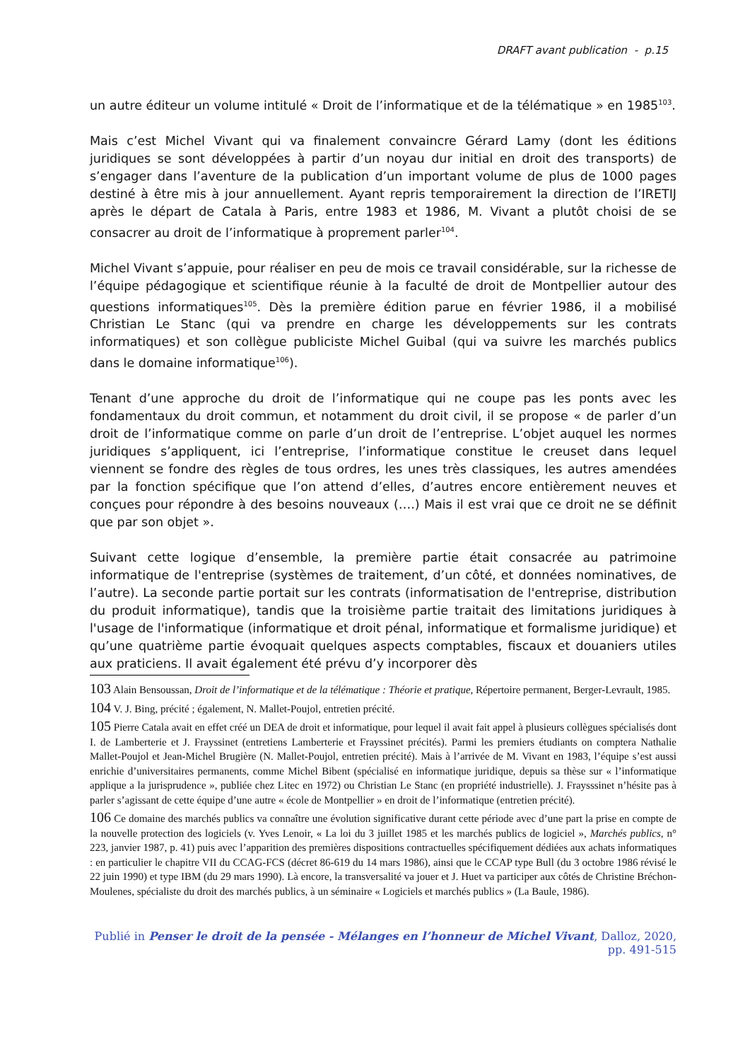DRAFT avant publication - p.15
un autre éditeur un volume intitulé « Droit de l’informatique et de la télématique » en 1985<sup>103</sup>.
Mais c’est Michel Vivant qui va finalement convaincre Gérard Lamy (dont les éditions juridiques se sont développées à partir d’un noyau dur initial en droit des transports) de s’engager dans l’aventure de la publication d’un important volume de plus de 1000 pages destiné à être mis à jour annuellement. Ayant repris temporairement la direction de l’IRETIJ après le départ de Catala à Paris, entre 1983 et 1986, M. Vivant a plutôt choisi de se consacrer au droit de l’informatique à proprement parler<sup>104</sup>.
Michel Vivant s’appuie, pour réaliser en peu de mois ce travail considérable, sur la richesse de l’équipe pédagogique et scientifique réunie à la faculté de droit de Montpellier autour des questions informatiques<sup>105</sup>. Dès la première édition parue en février 1986, il a mobilisé Christian Le Stanc (qui va prendre en charge les développements sur les contrats informatiques) et son collègue publiciste Michel Guibal (qui va suivre les marchés publics dans le domaine informatique<sup>106</sup>).
Tenant d’une approche du droit de l’informatique qui ne coupe pas les ponts avec les fondamentaux du droit commun, et notamment du droit civil, il se propose « de parler d’un droit de l’informatique comme on parle d’un droit de l’entreprise. L’objet auquel les normes juridiques s’appliquent, ici l’entreprise, l’informatique constitue le creuset dans lequel viennent se fondre des règles de tous ordres, les unes très classiques, les autres amendées par la fonction spécifique que l’on attend d’elles, d’autres encore entièrement neuves et conçues pour répondre à des besoins nouveaux (….) Mais il est vrai que ce droit ne se définit que par son objet ».
Suivant cette logique d’ensemble, la première partie était consacrée au patrimoine informatique de l'entreprise (systèmes de traitement, d’un côté, et données nominatives, de l’autre). La seconde partie portait sur les contrats (informatisation de l'entreprise, distribution du produit informatique), tandis que la troisième partie traitait des limitations juridiques à l'usage de l'informatique (informatique et droit pénal, informatique et formalisme juridique) et qu’une quatrième partie évoquait quelques aspects comptables, fiscaux et douaniers utiles aux praticiens. Il avait également été prévu d’y incorporer dès
103 Alain Bensoussan, Droit de l’informatique et de la télématique : Théorie et pratique, Répertoire permanent, Berger-Levrault, 1985.
104 V. J. Bing, précité ; également, N. Mallet-Poujol, entretien précité.
105 Pierre Catala avait en effet créé un DEA de droit et informatique, pour lequel il avait fait appel à plusieurs collègues spécialisés dont I. de Lamberterie et J. Frayssinet (entretiens Lamberterie et Frayssinet précités). Parmi les premiers étudiants on comptera Nathalie Mallet-Poujol et Jean-Michel Brugière (N. Mallet-Poujol, entretien précité). Mais à l’arrivée de M. Vivant en 1983, l’équipe s’est aussi enrichie d’universitaires permanents, comme Michel Bibent (spécialisé en informatique juridique, depuis sa thèse sur « l’informatique applique a la jurisprudence », publiée chez Litec en 1972) ou Christian Le Stanc (en propriété industrielle). J. Fraysssinet n’hésite pas à parler s’agissant de cette équipe d’une autre « école de Montpellier » en droit de l’informatique (entretien précité).
106 Ce domaine des marchés publics va connaître une évolution significative durant cette période avec d’une part la prise en compte de la nouvelle protection des logiciels (v. Yves Lenoir, « La loi du 3 juillet 1985 et les marchés publics de logiciel », Marchés publics, n° 223, janvier 1987, p. 41) puis avec l’apparition des premières dispositions contractuelles spécifiquement dédiées aux achats informatiques : en particulier le chapitre VII du CCAG-FCS (décret 86-619 du 14 mars 1986), ainsi que le CCAP type Bull (du 3 octobre 1986 révisé le 22 juin 1990) et type IBM (du 29 mars 1990). Là encore, la transversalité va jouer et J. Huet va participer aux côtés de Christine Bréchon-Moulenes, spécialiste du droit des marchés publics, à un séminaire « Logiciels et marchés publics » (La Baule, 1986).
Publié in Penser le droit de la pensée - Mélanges en l’honneur de Michel Vivant, Dalloz, 2020, pp. 491-515